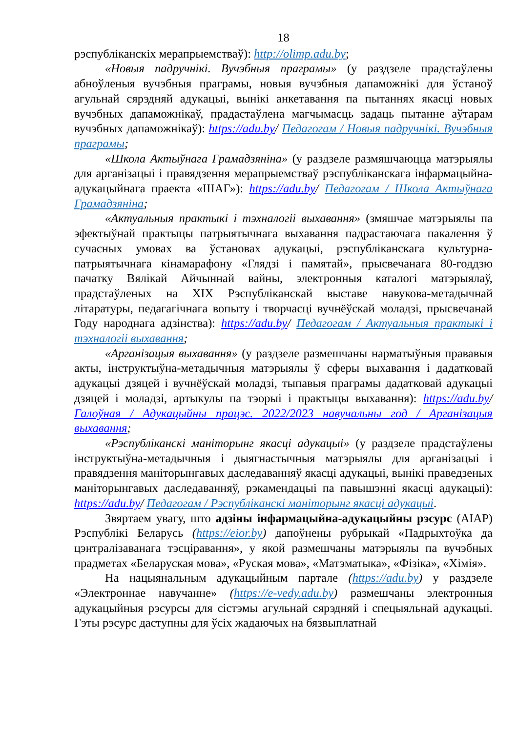18
рэспубліканскіх мерапрыемстваў): http://olimp.adu.by;
«Новыя падручнікі. Вучэбныя праграмы» (у раздзеле прадстаўлены абноўленыя вучэбныя праграмы, новыя вучэбныя дапаможнікі для ўстаноў агульнай сярэдняй адукацыі, вынікі анкетавання па пытаннях якасці новых вучэбных дапаможнікаў, прадастаўлена магчымасць задаць пытанне аўтарам вучэбных дапаможнікаў): https://adu.by/ Педагогам / Новыя падручнікі. Вучэбныя праграмы;
«Школа Актыўнага Грамадзяніна» (у раздзеле размяшчаюцца матэрыялы для арганізацыі і правядзення мерапрыемстваў рэспубліканскага інфармацыйна-адукацыйнага праекта «ШАГ»): https://adu.by/ Педагогам / Школа Актыўнага Грамадзяніна;
«Актуальныя практыкі і тэхналогіі выхавання» (змяшчае матэрыялы па эфектыўнай практыцы патрыятычнага выхавання падрастаючага пакалення ў сучасных умовах ва ўстановах адукацыі, рэспубліканскага культурна-патрыятычнага кінамарафону «Глядзі і памятай», прысвечанага 80-годдзю пачатку Вялікай Айчыннай вайны, электронныя каталогі матэрыялаў, прадстаўленых на XIX Рэспубліканскай выставе навукова-метадычнай літаратуры, педагагічнага вопыту і творчасці вучнёўскай моладзі, прысвечанай Году народнага адзінства): https://adu.by/ Педагогам / Актуальныя практыкі і тэхналогіі выхавання;
«Арганізацыя выхавання» (у раздзеле размешчаны нарматыўныя прававыя акты, інструктыўна-метадычныя матэрыялы ў сферы выхавання і дадатковай адукацыі дзяцей і вучнёўскай моладзі, тыпавыя праграмы дадатковай адукацыі дзяцей і моладзі, артыкулы па тэорыі і практыцы выхавання): https://adu.by/ Галоўная / Адукацыйны працэс. 2022/2023 навучальны год / Арганізацыя выхавання;
«Рэспубліканскі маніторынг якасці адукацыі» (у раздзеле прадстаўлены інструктыўна-метадычныя і дыягнастычныя матэрыялы для арганізацыі і правядзення маніторынгавых даследаванняў якасці адукацыі, вынікі праведзеных маніторынгавых даследаванняў, рэкамендацыі па павышэнні якасці адукацыі): https://adu.by/ Педагогам / Рэспубліканскі маніторынг якасці адукацыі.
Звяртаем увагу, што адзіны інфармацыйна-адукацыйны рэсурс (АІАР) Рэспублікі Беларусь (https://eior.by) дапоўнены рубрыкай «Падрыхтоўка да цэнтралізаванага тэсціравання», у якой размешчаны матэрыялы па вучэбных прадметах «Беларуская мова», «Руская мова», «Матэматыка», «Фізіка», «Хімія».
На нацыянальным адукацыйным партале (https://adu.by) у раздзеле «Электроннае навучанне» (https://e-vedy.adu.by) размешчаны электронныя адукацыйныя рэсурсы для сістэмы агульнай сярэдняй і спецыяльнай адукацыі. Гэты рэсурс даступны для ўсіх жадаючых на бязвыплатнай